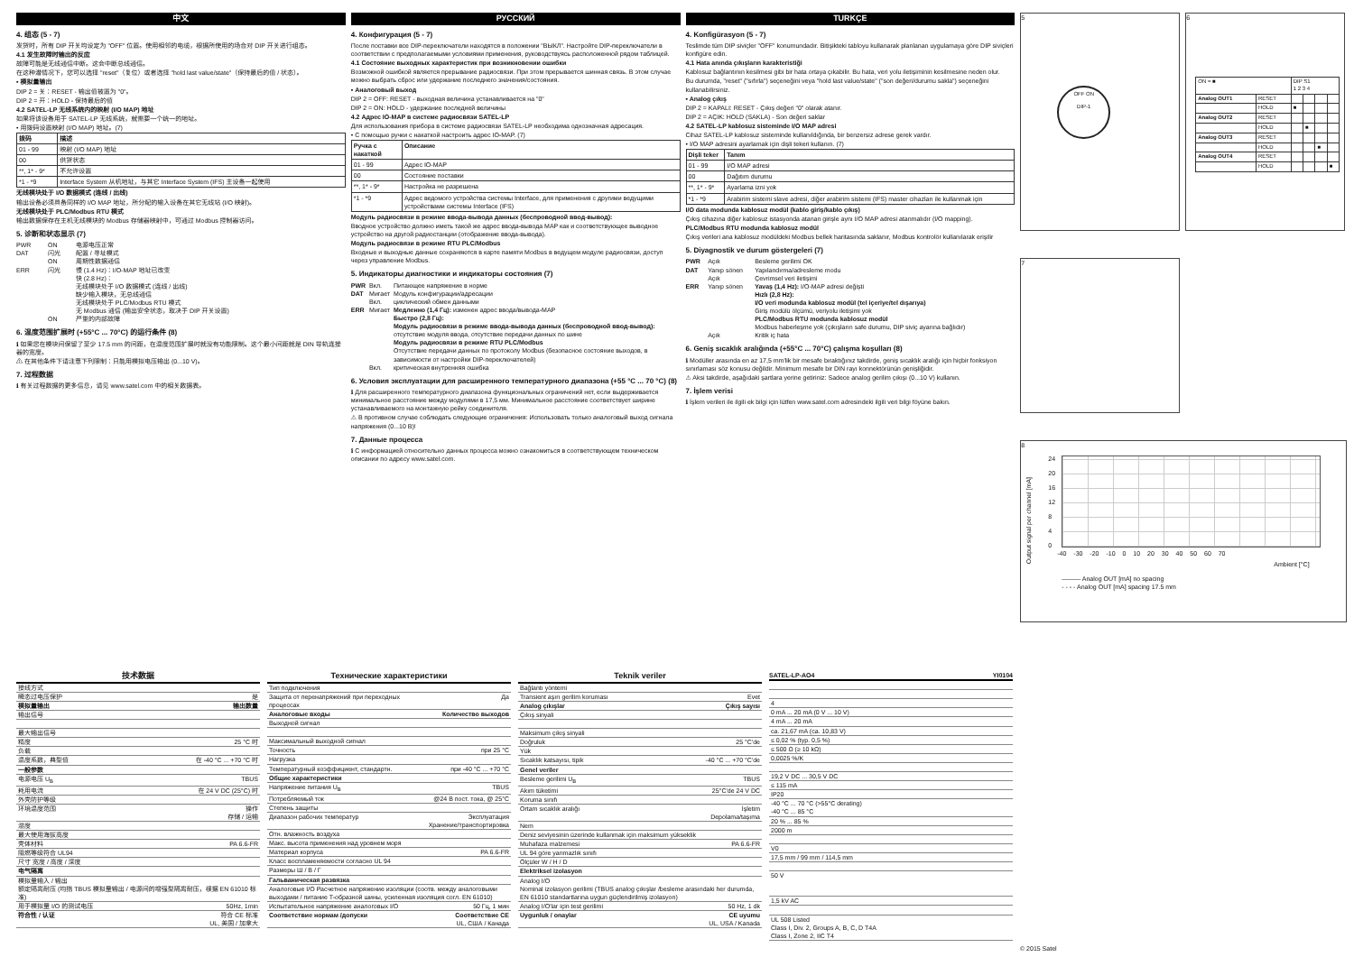中文
4. 组态 (5 - 7)
发货时，所有 DIP 开关均设定为 "OFF" 位置。使用相邻的电缆，根据所使用的场合对 DIP 开关进行组态。
4.1 发生故障时输出的反应
故障可能是无线通信中断。这会中断总线通信。
在这种潜情况下，您可以选择 "reset"（复位）或者选择 "hold last value/state"（保持最后的值 / 状态）。
• 模拟量输出
DIP 2 = 关：RESET - 输出值被置为 "0"。
DIP 2 = 开：HOLD - 保持最后的值
4.2 SATEL-LP 无线系统内的映射 (I/O MAP) 地址
如果将该设备用于 SATEL-LP 无线系统，就需要一个统一的地址。
• 用拨码设置映射 (I/O MAP) 地址。(7)
| 拨码 | 描述 |
| --- | --- |
| 01 - 99 | 映射 (I/O MAP) 地址 |
| 00 | 供货状态 |
| **, 1* - 9* | 不允许设置 |
| *1 - *9 | Interface System 从机地址，与其它 Interface System (IFS) 主设备一起使用 |
无线模块处于 I/O 数据模式 (连线 / 出线)
输出设备必须具备同样的 I/O MAP 地址，所分配的输入设备在其它无线站 (I/O 映射)。
无线模块处于 PLC/Modbus RTU 模式
输出数据保存在主机无线模块的 Modbus 存储器映射中，可通过 Modbus 控制器访问。
5. 诊断和状态显示 (7)
| PWR | ON | 电源电压正常 |
| DAT | 闪光 | 配置 / 寻址模式 |
| | ON | 周期性数据通信 |
| ERR | 闪光 | 慢 (1.4 Hz)：I/O-MAP 地址已改变 |
| | | 快 (2.8 Hz)： |
| | | 无线模块处于 I/O 数据模式 (连线 / 出线) |
| | | 缺少输入模块，无总线通信 |
| | | 无线模块处于 PLC/Modbus RTU 模式 |
| | | 无 Modbus 通信 (输出安全状态，取决于 DIP 开关设置) |
| | ON | 严重的内部故障 |
6. 温度范围扩展时 (+55°C ... 70°C) 的运行条件 (8)
ℹ 如果您在模块间保留了至少 17.5 mm 的间距，在温度范围扩展时就没有功能限制。这个最小间距就是 DIN 导轨连接器的宽度。
⚠ 在其他条件下请注意下列限制：只能用模拟电压输出 (0...10 V)。
7. 过程数据
ℹ 有关过程数据的更多信息，请见 www.satel.com 中的相关数据表。
РУССКИЙ
4. Конфигурация (5 - 7)
После поставки все DIP-переключатели находятся в положении "ВЫКЛ". Настройте DIP-переключатели в соответствии с предполагаемыми условиями применения, руководствуясь расположенной рядом таблицей.
4.1 Состояние выходных характеристик при возникновении ошибки
Возможной ошибкой является прерывание радиосвязи. При этом прерывается шинная связь. В этом случае можно выбрать сброс или удержание последнего значения/состояния.
• Аналоговый выход
DIP 2 = OFF: RESET - выходная величина устанавливается на "0"
DIP 2 = ON: HOLD - удержание последней величины
4.2 Адрес IO-MAP в системе радиосвязи SATEL-LP
Для использования прибора в системе радиосвязи SATEL-LP необходима однозначная адресация.
• С помощью ручки с накаткой настроить адрес IO-MAP. (7)
| Ручка с накаткой | Описание |
| --- | --- |
| 01 - 99 | Адрес IO-MAP |
| 00 | Состояние поставки |
| **, 1* - 9* | Настройка не разрешена |
| *1 - *9 | Адрес ведомого устройства системы Interface, для применения с другими ведущими устройствами системы Interface (IFS) |
Модуль радиосвязи в режиме ввода-вывода данных (беспроводной ввод-вывод):
Вводное устройство должно иметь такой же адрес ввода-вывода MAP как и соответствующее выводное устройство на другой радиостанции (отображение ввода-вывода).
Модуль радиосвязи в режиме RTU PLC/Modbus
Входные и выходные данные сохраняются в карте памяти Modbus в ведущем модуле радиосвязи, доступ через управление Modbus.
5. Индикаторы диагностики и индикаторы состояния (7)
| PWR | Вкл. | Питающее напряжение в норме |
| DAT | Мигает | Модуль конфигурации/адресации |
| | Вкл. | циклический обмен данными |
| ERR | Мигает | Медленно (1,4 Гц): изменен адрес ввода/вывода-MAP |
| | | Быстро (2,8 Гц): |
| | | Модуль радиосвязи в режиме ввода-вывода данных (беспроводной ввод-вывод): |
| | | отсутствие модуля ввода, отсутствие передачи данных по шине |
| | | Модуль радиосвязи в режиме RTU PLC/Modbus |
| | | Отсутствие передачи данных по протоколу Modbus (безопасное состояние выходов, в зависимости от настройки DIP-переключателей) |
| | Вкл. | критическая внутренняя ошибка |
6. Условия эксплуатации для расширенного температурного диапазона (+55 °C ... 70 °C) (8)
ℹ Для расширенного температурного диапазона функциональных ограничений нет, если выдерживается минимальное расстояние между модулями в 17,5 мм. Минимальное расстояние соответствует ширине устанавливаемого на монтажную рейку соединителя.
⚠ В противном случае соблюдать следующие ограничения: Использовать только аналоговый выход сигнала напряжения (0...10 В)!
7. Данные процесса
ℹ С информацией относительно данных процесса можно ознакомиться в соответствующем техническом описании по адресу www.satel.com.
TURKÇE
4. Konfigürasyon (5 - 7)
Teslimde tüm DIP siviçler "OFF" konumundadır. Bitişikteki tabloyu kullanarak planlanan uygulamaya göre DIP siviçleri konfigüre edin.
4.1 Hata anında çıkışların karakteristiği
Kablosuz bağlantının kesilmesi gibi bir hata ortaya çıkabilir. Bu hata, veri yolu iletişiminin kesilmesine neden olur.
Bu durumda, "reset" ("sıfırla") seçeneğini veya "hold last value/state" ("son değeri/durumu sakla") seçeneğini kullanabilirsiniz.
• Analog çıkış
DIP 2 = KAPALI: RESET - Çıkış değeri "0" olarak atanır.
DIP 2 = AÇIK: HOLD (SAKLA) - Son değeri saklar
4.2 SATEL-LP kablosuz sisteminde I/O MAP adresi
Cihaz SATEL-LP kablosuz sisteminde kullanıldığında, bir benzersiz adrese gerek vardır.
• I/O MAP adresini ayarlamak için dişli tekeri kullanın. (7)
| Dişli teker | Tanım |
| --- | --- |
| 01 - 99 | I/O MAP adresi |
| 00 | Dağıtım durumu |
| **, 1* - 9* | Ayarlama izni yok |
| *1 - *9 | Arabirim sistemi slave adresi, diğer arabirim sistemi (IFS) master cihazları ile kullanmak için |
I/O data modunda kablosuz modül (kablo giriş/kablo çıkış)
Çıkış cihazına diğer kablosuz istasyonda atanan girişle aynı I/O MAP adresi atanmalıdır (I/O mapping).
PLC/Modbus RTU modunda kablosuz modül
Çıkış verileri ana kablosuz modüldeki Modbus bellek haritasında saklanır, Modbus kontrolör kullanılarak erişilir
5. Diyagnostik ve durum göstergeleri (7)
| PWR | Açık | Besleme gerilimi OK |
| DAT | Yanıp sönen | Yapılandırma/adresleme modu |
| | Açık | Çevrimsel veri iletişimi |
| ERR | Yanıp sönen | Yavaş (1,4 Hz): I/O-MAP adresi değişti |
| | | Hızlı (2,8 Hz): |
| | | I/O veri modunda kablosuz modül (tel içeriye/tel dışarıya) |
| | | Giriş modülü ölçümü, veriyolu iletişimi yok |
| | | PLC/Modbus RTU modunda kablosuz modül |
| | | Modbus haberleşme yok (çıkışların safe durumu, DIP siviç ayarına bağlıdır) |
| | Açık | Kritik iç hata |
6. Geniş sıcaklık aralığında (+55°C ... 70°C) çalışma koşulları (8)
ℹ Modüller arasında en az 17,5 mm'lik bir mesafe bıraktığınız takdirde, geniş sıcaklık aralığı için hiçbir fonksiyon sınırlaması söz konusu değildir. Minimum mesafe bir DIN rayı konnektörünün genişliğidir.
⚠ Aksi takdirde, aşağıdaki şartlara yerine getiriniz: Sadece analog gerilim çıkışı (0...10 V) kullanın.
7. İşlem verisi
ℹ İşlem verileri ile ilgili ek bilgi için lütfen www.satel.com adresindeki ilgili veri bilgi föyüne bakın.
5
OFF ON
DIP-1
6
| ON = ■ | | DIP S1 1 2 3 4 | | | |
| Analog OUT1 | RESET | | | | |
| | HOLD | ■ | | | |
| Analog OUT2 | RESET | | | | |
| | HOLD | | ■ | | |
| Analog OUT3 | RESET | | | | |
| | HOLD | | | ■ | |
| Analog OUT4 | RESET | | | | |
| | HOLD | | | | ■ |
7
8
Output signal per channel [mA]
24
20
16
12
8
4
0
-40 -30 -20 -10 0 10 20 30 40 50 60 70
Ambient [°C]
——— Analog OUT [mA] no spacing
- - - - Analog OUT [mA] spacing 17.5 mm
技术数据
| 接线方式 | |
| 瞬态过电压保护 | 是 |
| 模拟量输出 | 输出数量 |
| 输出信号 | |
| 最大输出信号 | |
| 精度 | 25 °C 时 |
| 负载 | |
| 温度系数，典型值 | 在 -40 °C ... +70 °C 时 |
| 一般参数 | |
| 电源电压 U<sub>B</sub> | TBUS |
| 耗用电流 | 在 24 V DC (25°C) 时 |
| 外壳防护等级 | |
| 环境温度范围 | 操作 存储 / 运输 |
| 湿度 | |
| 最大使用海拔高度 | |
| 壳体材料 | PA 6.6-FR |
| 阻燃等级符合 UL94 | |
| 尺寸 宽度 / 高度 / 深度 | |
| 电气隔离 | |
| 模拟量输入 / 输出 额定隔离耐压 (均指 TBUS 模拟量输出 / 电源间的增强型隔离耐压，根据 EN 61010 标准) | |
| 用于模拟量 I/O 的测试电压 | 50Hz, 1min |
| 符合性 / 认证 | 符合 CE 标准 UL, 美国 / 加拿大 |
Технические характеристики
| Тип подключения | |
| Защита от перенапряжений при переходных процессах | Да |
| Аналоговые входы | Количество выходов |
| Выходной сигнал | |
| Максимальный выходной сигнал | |
| Точность | при 25 °C |
| Нагрузка | |
| Температурный коэффициент, стандартн. | при -40 °C ... +70 °C |
| Общие характеристики | |
| Напряжение питания U<sub>B</sub> | TBUS |
| Потребляемый ток | @24 В пост. тока, @ 25°C |
| Степень защиты | |
| Диапазон рабочих температур | Эксплуатация Хранение/транспортировка |
| Отн. влажность воздуха | |
| Макс. высота применения над уровнем моря | |
| Материал корпуса | PA 6.6-FR |
| Класс воспламеняемости согласно UL 94 | |
| Размеры Ш / В / Г | |
| Гальваническая развязка | |
| Аналоговые I/O Расчетное напряжение изоляции (соотв. между аналоговыми выходами / питание T-образной шины, усиленная изоляция согл. EN 61010) | |
| Испытательное напряжение аналоговых I/O | 50 Гц, 1 мин |
| Соответствие нормам /допуски | Соответствие CE UL, США / Канада |
Teknik veriler
| Bağlantı yöntemi | |
| Transient aşırı gerilim koruması | Evet |
| Analog çıkışlar | Çıkış sayısı |
| Çıkış sinyali | |
| Maksimum çıkış sinyali | |
| Doğruluk | 25 °C'de |
| Yük | |
| Sıcaklık katsayısı, tipik | -40 °C ... +70 °C'de |
| Genel veriler | |
| Besleme gerilimi U<sub>B</sub> | TBUS |
| Akım tüketimi | 25°C'de 24 V DC |
| Koruma sınıfı | |
| Ortam sıcaklık aralığı | İşletim Depolama/taşıma |
| Nem | |
| Deniz seviyesinin üzerinde kullanmak için maksimum yükseklik | |
| Muhafaza malzemesi | PA 6.6-FR |
| UL 94 göre yanmazlık sınıfı | |
| Ölçüler W / H / D | |
| Elektriksel izolasyon | |
| Analog I/O Nominal izolasyon gerilimi (TBUS analog çıkışlar /besleme arasındaki her durumda, EN 61010 standartlarına uygun güçlendirilmiş izolasyon) | |
| Analog I/O'lar için test gerilimi | 50 Hz, 1 dk |
| Uygunluk / onaylar | CE uyumu UL, USA / Kanada |
SATEL-LP-AO4 YI0104
| 4 |
| 0 mA ... 20 mA (0 V ... 10 V) |
| 4 mA ... 20 mA |
| ca. 21,67 mA (ca. 10,83 V) |
| ≤ 0,02 % (typ. 0,5 %) |
| ≤ 500 Ω (≥ 10 kΩ) |
| 0,0025 %/K |
| 19,2 V DC ... 30,5 V DC |
| ≤ 115 mA |
| IP20 |
| -40 °C ... 70 °C (>55°C derating) -40 °C ... 85 °C |
| 20 % ... 85 % |
| 2000 m |
| V0 |
| 17,5 mm / 99 mm / 114,5 mm |
| 50 V |
| 1,5 kV AC |
| UL 508 Listed Class I, Div. 2, Groups A, B, C, D T4A Class I, Zone 2, IIC T4 |
© 2015 Satel